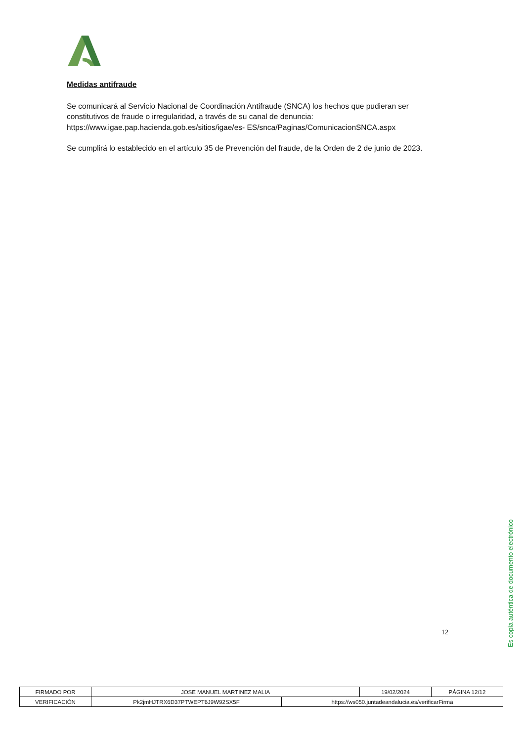Medidas antifraude
Se comunicará al Servicio Nacional de Coordinación Antifraude (SNCA) los hechos que pudieran ser constitutivos de fraude o irregularidad, a través de su canal de denuncia: https://www.igae.pap.hacienda.gob.es/sitios/igae/es- ES/snca/Paginas/ComunicacionSNCA.aspx
Se cumplirá lo establecido en el artículo 35 de Prevención del fraude, de la Orden de 2 de junio de 2023.
12
Es copia auténtica de documento electrónico
| FIRMADO POR | JOSE MANUEL MARTINEZ MALIA | | 19/02/2024 | PÁGINA 12/12 |
| VERIFICACIÓN | Pk2jmHJTRX6D37PTWEPT6J9W92SX5F | https://ws050.juntadeandalucia.es/verificarFirma | | |